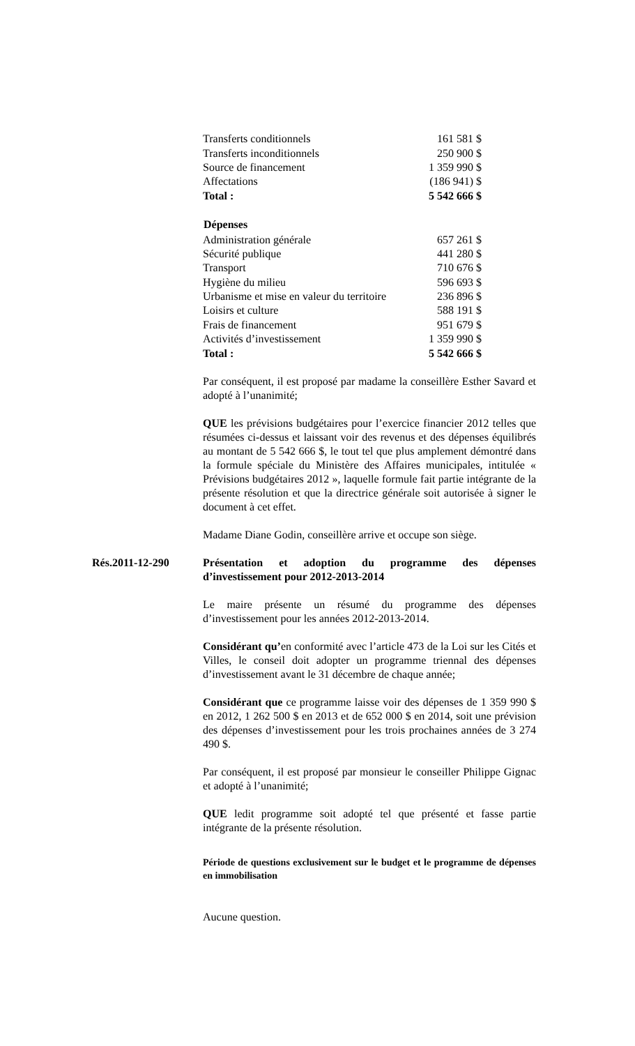| Transferts conditionnels | 161 581 $ |
| Transferts inconditionnels | 250 900 $ |
| Source de financement | 1 359 990 $ |
| Affectations | (186 941) $ |
| Total : | 5 542 666 $ |
| Dépenses | |
| Administration générale | 657 261 $ |
| Sécurité publique | 441 280 $ |
| Transport | 710 676 $ |
| Hygiène du milieu | 596 693 $ |
| Urbanisme et mise en valeur du territoire | 236 896 $ |
| Loisirs et culture | 588 191 $ |
| Frais de financement | 951 679 $ |
| Activités d’investissement | 1 359 990 $ |
| Total : | 5 542 666 $ |
Par conséquent, il est proposé par madame la conseillère Esther Savard et adopté à l’unanimité;
QUE les prévisions budgétaires pour l’exercice financier 2012 telles que résumées ci-dessus et laissant voir des revenus et des dépenses équilibrés au montant de 5 542 666 $, le tout tel que plus amplement démontré dans la formule spéciale du Ministère des Affaires municipales, intitulée « Prévisions budgétaires 2012 », laquelle formule fait partie intégrante de la présente résolution et que la directrice générale soit autorisée à signer le document à cet effet.
Madame Diane Godin, conseillère arrive et occupe son siège.
Rés.2011-12-290 Présentation et adoption du programme des dépenses d’investissement pour 2012-2013-2014
Le maire présente un résumé du programme des dépenses d’investissement pour les années 2012-2013-2014.
Considérant qu’en conformité avec l’article 473 de la Loi sur les Cités et Villes, le conseil doit adopter un programme triennal des dépenses d’investissement avant le 31 décembre de chaque année;
Considérant que ce programme laisse voir des dépenses de 1 359 990 $ en 2012, 1 262 500 $ en 2013 et de 652 000 $ en 2014, soit une prévision des dépenses d’investissement pour les trois prochaines années de 3 274 490 $.
Par conséquent, il est proposé par monsieur le conseiller Philippe Gignac et adopté à l’unanimité;
QUE ledit programme soit adopté tel que présenté et fasse partie intégrante de la présente résolution.
Période de questions exclusivement sur le budget et le programme de dépenses en immobilisation
Aucune question.